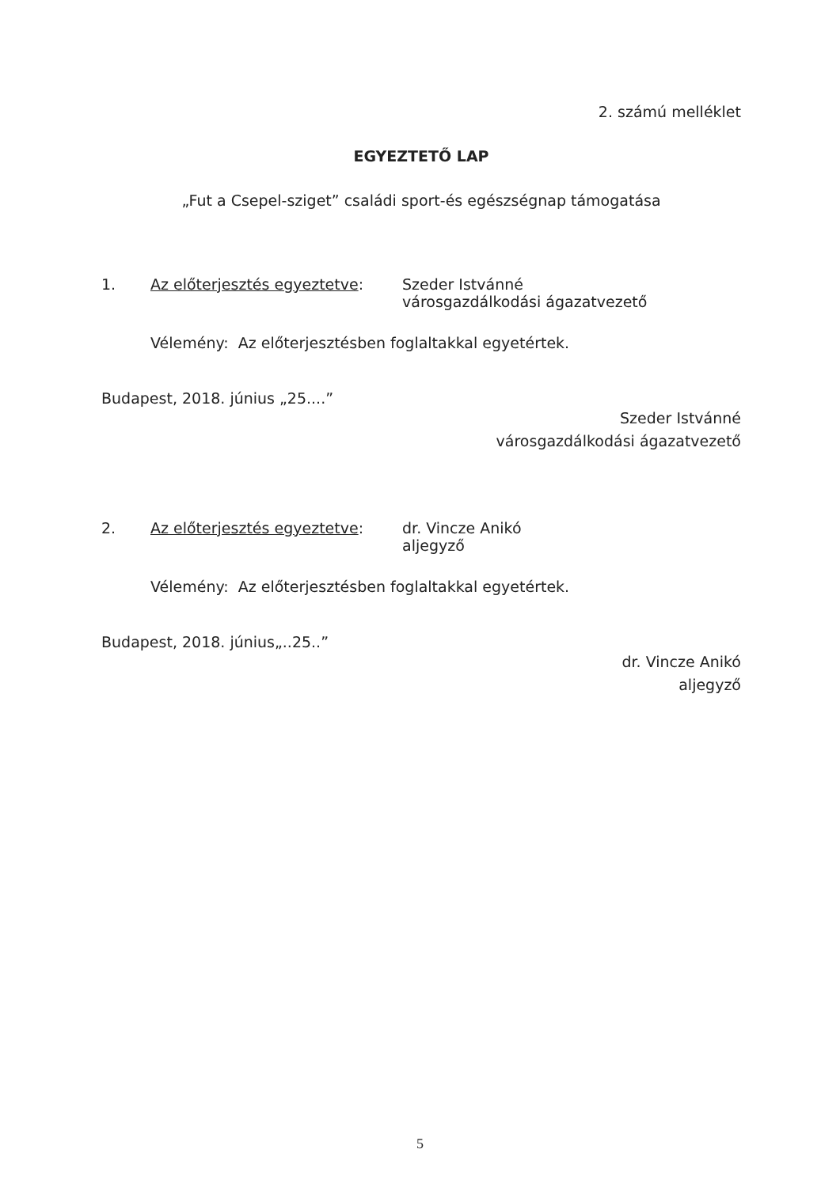2. számú melléklet
EGYEZTETŐ LAP
„Fut a Csepel-sziget” családi sport-és egészségnap támogatása
1. Az előterjesztés egyeztetve:
Szeder Istvánné
városgazdálkodási ágazatvezető
Vélemény: Az előterjesztésben foglaltakkal egyetértek.
Budapest, 2018. június „25....”
Szeder Istvánné
városgazdálkodási ágazatvezető
2. Az előterjesztés egyeztetve:
dr. Vincze Anikó
aljegyző
Vélemény: Az előterjesztésben foglaltakkal egyetértek.
Budapest, 2018. június„..25..”
dr. Vincze Anikó
aljegyző
5